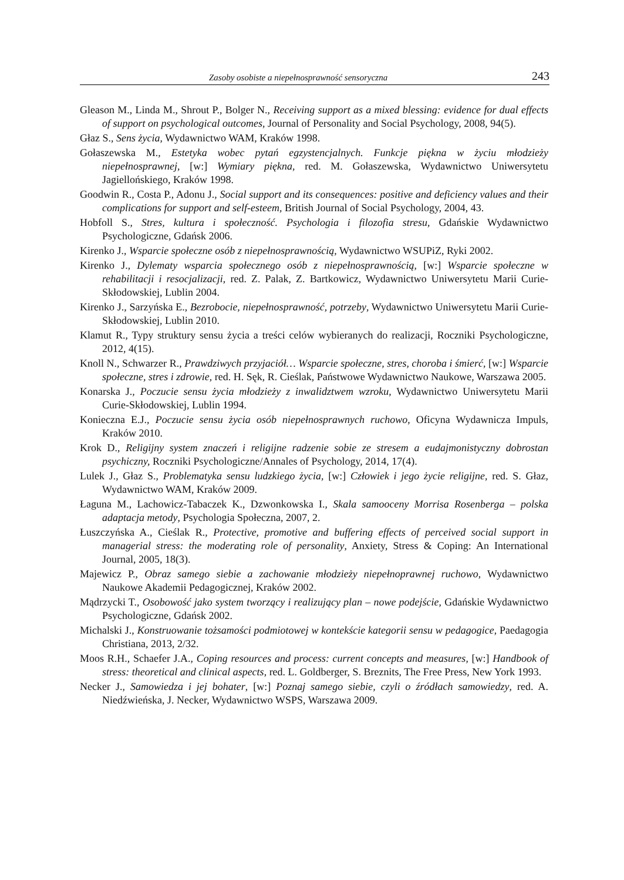Zasoby osobiste a niepełnosprawność sensoryczna 243
Gleason M., Linda M., Shrout P., Bolger N., Receiving support as a mixed blessing: evidence for dual effects of support on psychological outcomes, Journal of Personality and Social Psychology, 2008, 94(5).
Głaz S., Sens życia, Wydawnictwo WAM, Kraków 1998.
Gołaszewska M., Estetyka wobec pytań egzystencjalnych. Funkcje piękna w życiu młodzieży niepełnosprawnej, [w:] Wymiary piękna, red. M. Gołaszewska, Wydawnictwo Uniwersytetu Jagiellońskiego, Kraków 1998.
Goodwin R., Costa P., Adonu J., Social support and its consequences: positive and deficiency values and their complications for support and self-esteem, British Journal of Social Psychology, 2004, 43.
Hobfoll S., Stres, kultura i społeczność. Psychologia i filozofia stresu, Gdańskie Wydawnictwo Psychologiczne, Gdańsk 2006.
Kirenko J., Wsparcie społeczne osób z niepełnosprawnością, Wydawnictwo WSUPiZ, Ryki 2002.
Kirenko J., Dylematy wsparcia społecznego osób z niepełnosprawnością, [w:] Wsparcie społeczne w rehabilitacji i resocjalizacji, red. Z. Palak, Z. Bartkowicz, Wydawnictwo Uniwersytetu Marii Curie-Skłodowskiej, Lublin 2004.
Kirenko J., Sarzyńska E., Bezrobocie, niepełnosprawność, potrzeby, Wydawnictwo Uniwersytetu Marii Curie-Skłodowskiej, Lublin 2010.
Klamut R., Typy struktury sensu życia a treści celów wybieranych do realizacji, Roczniki Psychologiczne, 2012, 4(15).
Knoll N., Schwarzer R., Prawdziwych przyjaciół… Wsparcie społeczne, stres, choroba i śmierć, [w:] Wsparcie społeczne, stres i zdrowie, red. H. Sęk, R. Cieślak, Państwowe Wydawnictwo Naukowe, Warszawa 2005.
Konarska J., Poczucie sensu życia młodzieży z inwalidztwem wzroku, Wydawnictwo Uniwersytetu Marii Curie-Skłodowskiej, Lublin 1994.
Konieczna E.J., Poczucie sensu życia osób niepełnosprawnych ruchowo, Oficyna Wydawnicza Impuls, Kraków 2010.
Krok D., Religijny system znaczeń i religijne radzenie sobie ze stresem a eudajmonistyczny dobrostan psychiczny, Roczniki Psychologiczne/Annales of Psychology, 2014, 17(4).
Lulek J., Głaz S., Problematyka sensu ludzkiego życia, [w:] Człowiek i jego życie religijne, red. S. Głaz, Wydawnictwo WAM, Kraków 2009.
Łaguna M., Lachowicz-Tabaczek K., Dzwonkowska I., Skala samooceny Morrisa Rosenberga – polska adaptacja metody, Psychologia Społeczna, 2007, 2.
Łuszczyńska A., Cieślak R., Protective, promotive and buffering effects of perceived social support in managerial stress: the moderating role of personality, Anxiety, Stress & Coping: An International Journal, 2005, 18(3).
Majewicz P., Obraz samego siebie a zachowanie młodzieży niepełnoprawnej ruchowo, Wydawnictwo Naukowe Akademii Pedagogicznej, Kraków 2002.
Mądrzycki T., Osobowość jako system tworzący i realizujący plan – nowe podejście, Gdańskie Wydawnictwo Psychologiczne, Gdańsk 2002.
Michalski J., Konstruowanie tożsamości podmiotowej w kontekście kategorii sensu w pedagogice, Paedagogia Christiana, 2013, 2/32.
Moos R.H., Schaefer J.A., Coping resources and process: current concepts and measures, [w:] Handbook of stress: theoretical and clinical aspects, red. L. Goldberger, S. Breznits, The Free Press, New York 1993.
Necker J., Samowiedza i jej bohater, [w:] Poznaj samego siebie, czyli o źródłach samowiedzy, red. A. Niedźwieńska, J. Necker, Wydawnictwo WSPS, Warszawa 2009.